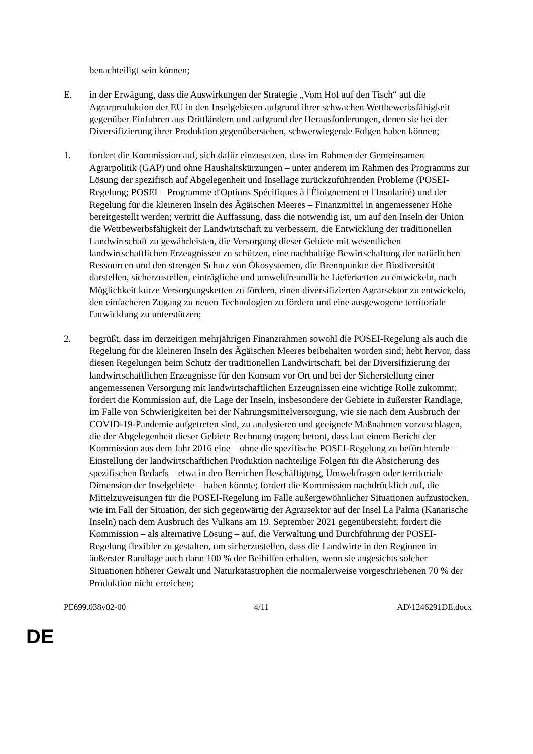benachteiligt sein können;
E. in der Erwägung, dass die Auswirkungen der Strategie „Vom Hof auf den Tisch“ auf die Agrarproduktion der EU in den Inselgebieten aufgrund ihrer schwachen Wettbewerbsfähigkeit gegenüber Einfuhren aus Drittländern und aufgrund der Herausforderungen, denen sie bei der Diversifizierung ihrer Produktion gegenüberstehen, schwerwiegende Folgen haben können;
1. fordert die Kommission auf, sich dafür einzusetzen, dass im Rahmen der Gemeinsamen Agrarpolitik (GAP) und ohne Haushaltskürzungen – unter anderem im Rahmen des Programms zur Lösung der spezifisch auf Abgelegenheit und Insellage zurückzuführenden Probleme (POSEI-Regelung; POSEI – Programme d'Options Spécifiques à l'Éloignement et l'Insularité) und der Regelung für die kleineren Inseln des Ägäischen Meeres – Finanzmittel in angemessener Höhe bereitgestellt werden; vertritt die Auffassung, dass die notwendig ist, um auf den Inseln der Union die Wettbewerbsfähigkeit der Landwirtschaft zu verbessern, die Entwicklung der traditionellen Landwirtschaft zu gewährleisten, die Versorgung dieser Gebiete mit wesentlichen landwirtschaftlichen Erzeugnissen zu schützen, eine nachhaltige Bewirtschaftung der natürlichen Ressourcen und den strengen Schutz von Ökosystemen, die Brennpunkte der Biodiversität darstellen, sicherzustellen, einträgliche und umweltfreundliche Lieferketten zu entwickeln, nach Möglichkeit kurze Versorgungsketten zu fördern, einen diversifizierten Agrarsektor zu entwickeln, den einfacheren Zugang zu neuen Technologien zu fördern und eine ausgewogene territoriale Entwicklung zu unterstützen;
2. begrüßt, dass im derzeitigen mehrjährigen Finanzrahmen sowohl die POSEI-Regelung als auch die Regelung für die kleineren Inseln des Ägäischen Meeres beibehalten worden sind; hebt hervor, dass diesen Regelungen beim Schutz der traditionellen Landwirtschaft, bei der Diversifizierung der landwirtschaftlichen Erzeugnisse für den Konsum vor Ort und bei der Sicherstellung einer angemessenen Versorgung mit landwirtschaftlichen Erzeugnissen eine wichtige Rolle zukommt; fordert die Kommission auf, die Lage der Inseln, insbesondere der Gebiete in äußerster Randlage, im Falle von Schwierigkeiten bei der Nahrungsmittelversorgung, wie sie nach dem Ausbruch der COVID-19-Pandemie aufgetreten sind, zu analysieren und geeignete Maßnahmen vorzuschlagen, die der Abgelegenheit dieser Gebiete Rechnung tragen; betont, dass laut einem Bericht der Kommission aus dem Jahr 2016 eine – ohne die spezifische POSEI-Regelung zu befürchtende – Einstellung der landwirtschaftlichen Produktion nachteilige Folgen für die Absicherung des spezifischen Bedarfs – etwa in den Bereichen Beschäftigung, Umweltfragen oder territoriale Dimension der Inselgebiete – haben könnte; fordert die Kommission nachdrücklich auf, die Mittelzuweisungen für die POSEI-Regelung im Falle außergewöhnlicher Situationen aufzustocken, wie im Fall der Situation, der sich gegenwärtig der Agrarsektor auf der Insel La Palma (Kanarische Inseln) nach dem Ausbruch des Vulkans am 19. September 2021 gegenübersieht; fordert die Kommission – als alternative Lösung – auf, die Verwaltung und Durchführung der POSEI-Regelung flexibler zu gestalten, um sicherzustellen, dass die Landwirte in den Regionen in äußerster Randlage auch dann 100 % der Beihilfen erhalten, wenn sie angesichts solcher Situationen höherer Gewalt und Naturkatastrophen die normalerweise vorgeschriebenen 70 % der Produktion nicht erreichen;
PE699.038v02-00 4/11 AD\1246291DE.docx
DE